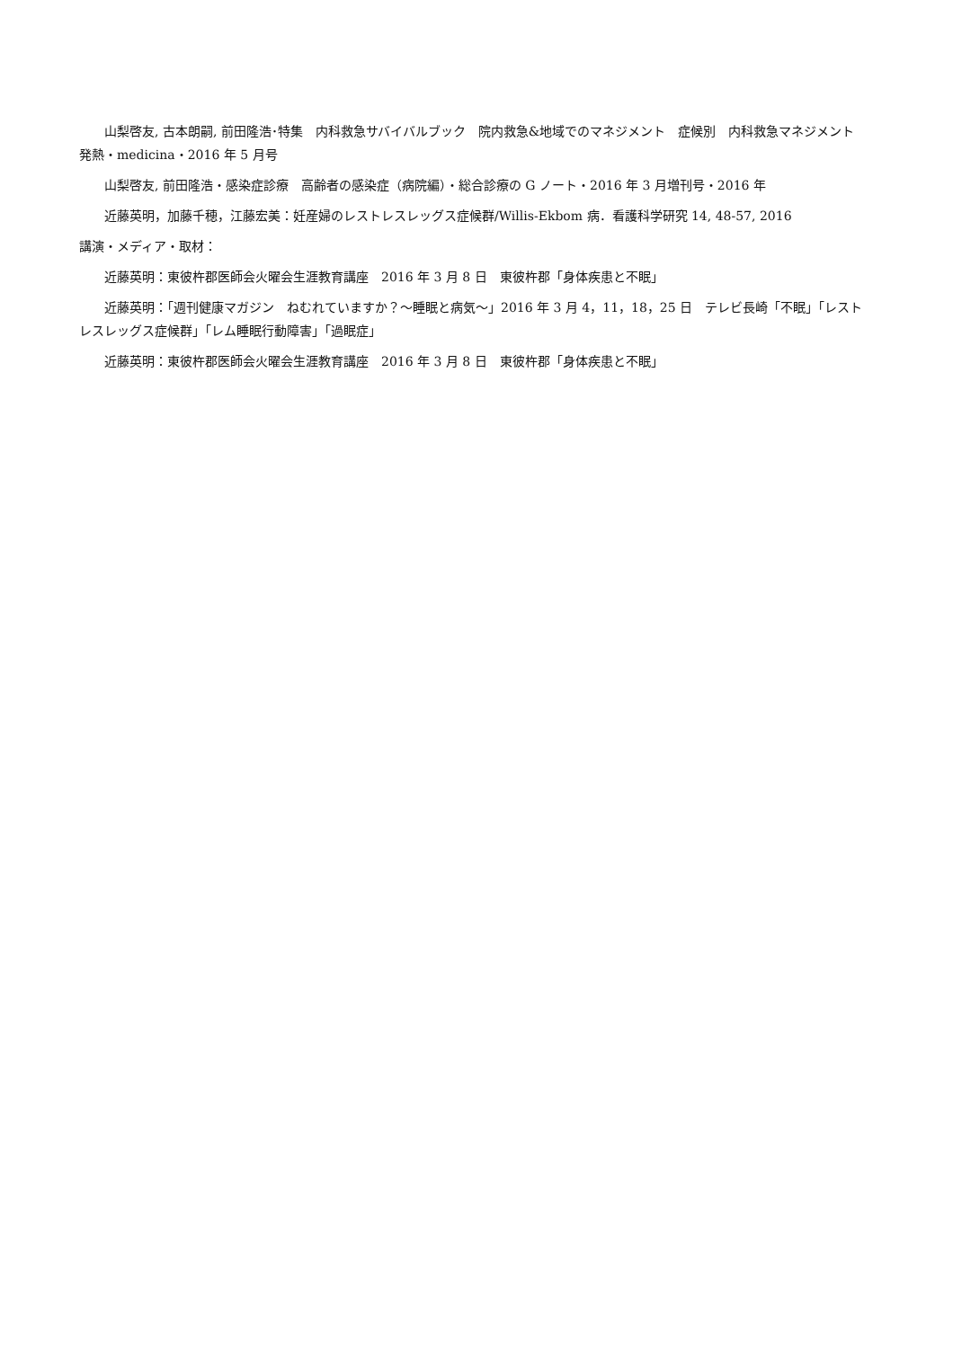山梨啓友, 古本朗嗣, 前田隆浩･特集　内科救急サバイバルブック　院内救急&地域でのマネジメント　症候別　内科救急マネジメント　発熱・medicina・2016 年 5 月号
山梨啓友, 前田隆浩・感染症診療　高齢者の感染症（病院編）・総合診療の G ノート・2016 年 3 月増刊号・2016 年
近藤英明，加藤千穂，江藤宏美：妊産婦のレストレスレッグス症候群/Willis-Ekbom 病．看護科学研究 14, 48-57, 2016
講演・メディア・取材：
近藤英明：東彼杵郡医師会火曜会生涯教育講座　2016 年 3 月 8 日　東彼杵郡「身体疾患と不眠」
近藤英明：「週刊健康マガジン　ねむれていますか？～睡眠と病気～」2016 年 3 月 4，11，18，25 日　テレビ長崎「不眠」「レストレスレッグス症候群」「レム睡眠行動障害」「過眠症」
近藤英明：東彼杵郡医師会火曜会生涯教育講座　2016 年 3 月 8 日　東彼杵郡「身体疾患と不眠」